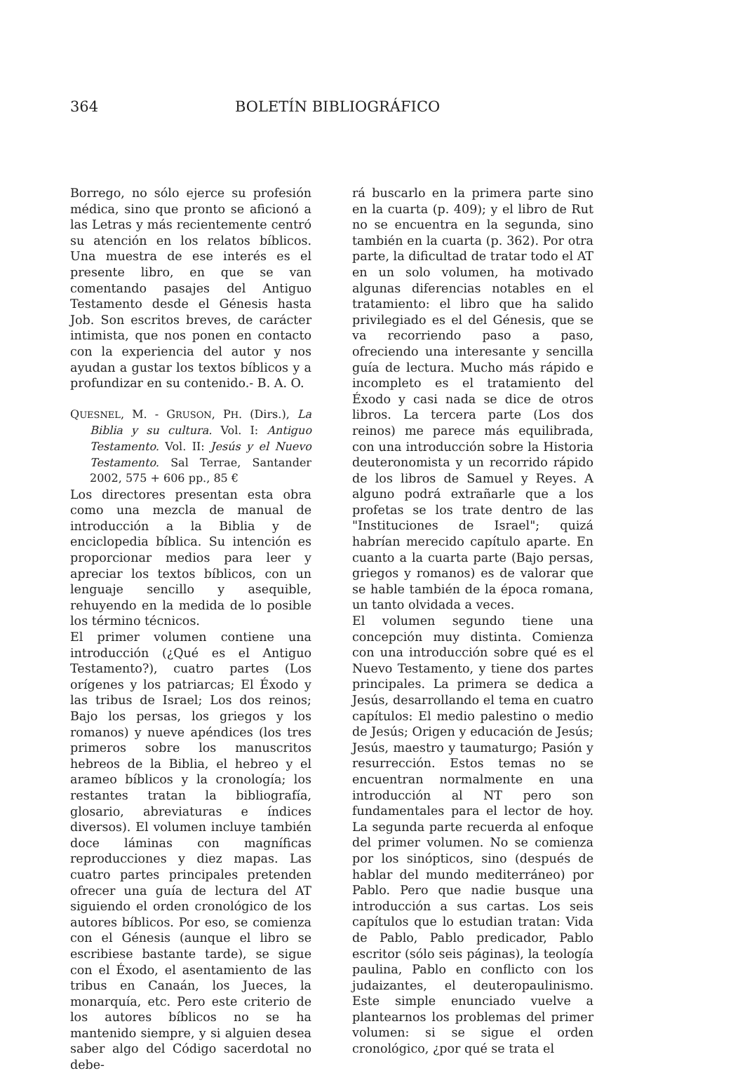364 BOLETÍN BIBLIOGRÁFICO
Borrego, no sólo ejerce su profesión médica, sino que pronto se aficionó a las Letras y más recientemente centró su atención en los relatos bíblicos. Una muestra de ese interés es el presente libro, en que se van comentando pasajes del Antiguo Testamento desde el Génesis hasta Job. Son escritos breves, de carácter intimista, que nos ponen en contacto con la experiencia del autor y nos ayudan a gustar los textos bíblicos y a profundizar en su contenido.- B. A. O.
QUESNEL, M. - GRUSON, PH. (Dirs.), La Biblia y su cultura. Vol. I: Antiguo Testamento. Vol. II: Jesús y el Nuevo Testamento. Sal Terrae, Santander 2002, 575 + 606 pp., 85 €
Los directores presentan esta obra como una mezcla de manual de introducción a la Biblia y de enciclopedia bíblica. Su intención es proporcionar medios para leer y apreciar los textos bíblicos, con un lenguaje sencillo y asequible, rehuyendo en la medida de lo posible los término técnicos.
El primer volumen contiene una introducción (¿Qué es el Antiguo Testamento?), cuatro partes (Los orígenes y los patriarcas; El Éxodo y las tribus de Israel; Los dos reinos; Bajo los persas, los griegos y los romanos) y nueve apéndices (los tres primeros sobre los manuscritos hebreos de la Biblia, el hebreo y el arameo bíblicos y la cronología; los restantes tratan la bibliografía, glosario, abreviaturas e índices diversos). El volumen incluye también doce láminas con magníficas reproducciones y diez mapas. Las cuatro partes principales pretenden ofrecer una guía de lectura del AT siguiendo el orden cronológico de los autores bíblicos. Por eso, se comienza con el Génesis (aunque el libro se escribiese bastante tarde), se sigue con el Éxodo, el asentamiento de las tribus en Canaán, los Jueces, la monarquía, etc. Pero este criterio de los autores bíblicos no se ha mantenido siempre, y si alguien desea saber algo del Código sacerdotal no debe-
rá buscarlo en la primera parte sino en la cuarta (p. 409); y el libro de Rut no se encuentra en la segunda, sino también en la cuarta (p. 362). Por otra parte, la dificultad de tratar todo el AT en un solo volumen, ha motivado algunas diferencias notables en el tratamiento: el libro que ha salido privilegiado es el del Génesis, que se va recorriendo paso a paso, ofreciendo una interesante y sencilla guía de lectura. Mucho más rápido e incompleto es el tratamiento del Éxodo y casi nada se dice de otros libros. La tercera parte (Los dos reinos) me parece más equilibrada, con una introducción sobre la Historia deuteronomista y un recorrido rápido de los libros de Samuel y Reyes. A alguno podrá extrañarle que a los profetas se los trate dentro de las "Instituciones de Israel"; quizá habrían merecido capítulo aparte. En cuanto a la cuarta parte (Bajo persas, griegos y romanos) es de valorar que se hable también de la época romana, un tanto olvidada a veces.
El volumen segundo tiene una concepción muy distinta. Comienza con una introducción sobre qué es el Nuevo Testamento, y tiene dos partes principales. La primera se dedica a Jesús, desarrollando el tema en cuatro capítulos: El medio palestino o medio de Jesús; Origen y educación de Jesús; Jesús, maestro y taumaturgo; Pasión y resurrección. Estos temas no se encuentran normalmente en una introducción al NT pero son fundamentales para el lector de hoy. La segunda parte recuerda al enfoque del primer volumen. No se comienza por los sinópticos, sino (después de hablar del mundo mediterráneo) por Pablo. Pero que nadie busque una introducción a sus cartas. Los seis capítulos que lo estudian tratan: Vida de Pablo, Pablo predicador, Pablo escritor (sólo seis páginas), la teología paulina, Pablo en conflicto con los judaizantes, el deuteropaulinismo. Este simple enunciado vuelve a plantearnos los problemas del primer volumen: si se sigue el orden cronológico, ¿por qué se trata el